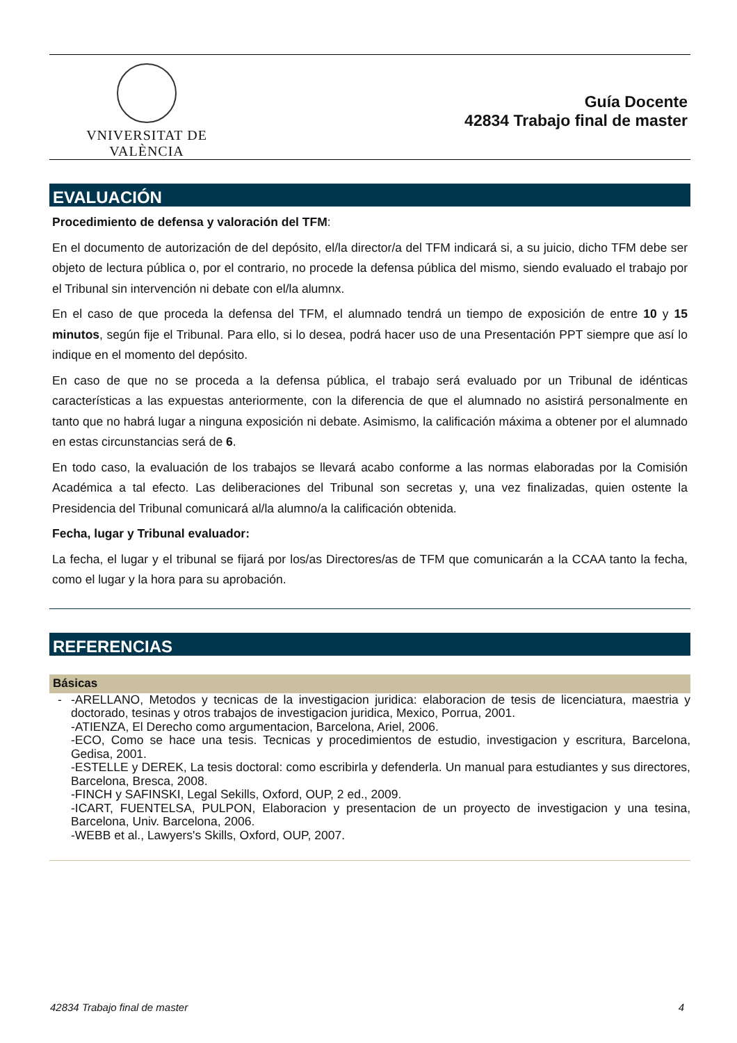VNIVERSITAT DE VALÈNCIA
Guía Docente
42834 Trabajo final de master
EVALUACIÓN
Procedimiento de defensa y valoración del TFM:
En el documento de autorización de del depósito, el/la director/a del TFM indicará si, a su juicio, dicho TFM debe ser objeto de lectura pública o, por el contrario, no procede la defensa pública del mismo, siendo evaluado el trabajo por el Tribunal sin intervención ni debate con el/la alumnx.
En el caso de que proceda la defensa del TFM, el alumnado tendrá un tiempo de exposición de entre 10 y 15 minutos, según fije el Tribunal. Para ello, si lo desea, podrá hacer uso de una Presentación PPT siempre que así lo indique en el momento del depósito.
En caso de que no se proceda a la defensa pública, el trabajo será evaluado por un Tribunal de idénticas características a las expuestas anteriormente, con la diferencia de que el alumnado no asistirá personalmente en tanto que no habrá lugar a ninguna exposición ni debate. Asimismo, la calificación máxima a obtener por el alumnado en estas circunstancias será de 6.
En todo caso, la evaluación de los trabajos se llevará acabo conforme a las normas elaboradas por la Comisión Académica a tal efecto. Las deliberaciones del Tribunal son secretas y, una vez finalizadas, quien ostente la Presidencia del Tribunal comunicará al/la alumno/a la calificación obtenida.
Fecha, lugar y Tribunal evaluador:
La fecha, el lugar y el tribunal se fijará por los/as Directores/as de TFM que comunicarán a la CCAA tanto la fecha, como el lugar y la hora para su aprobación.
REFERENCIAS
Básicas
- -ARELLANO, Metodos y tecnicas de la investigacion juridica: elaboracion de tesis de licenciatura, maestria y doctorado, tesinas y otros trabajos de investigacion juridica, Mexico, Porrua, 2001.
-ATIENZA, El Derecho como argumentacion, Barcelona, Ariel, 2006.
-ECO, Como se hace una tesis. Tecnicas y procedimientos de estudio, investigacion y escritura, Barcelona, Gedisa, 2001.
-ESTELLE y DEREK, La tesis doctoral: como escribirla y defenderla. Un manual para estudiantes y sus directores, Barcelona, Bresca, 2008.
-FINCH y SAFINSKI, Legal Sekills, Oxford, OUP, 2 ed., 2009.
-ICART, FUENTELSA, PULPON, Elaboracion y presentacion de un proyecto de investigacion y una tesina, Barcelona, Univ. Barcelona, 2006.
-WEBB et al., Lawyers's Skills, Oxford, OUP, 2007.
42834 Trabajo final de master 4